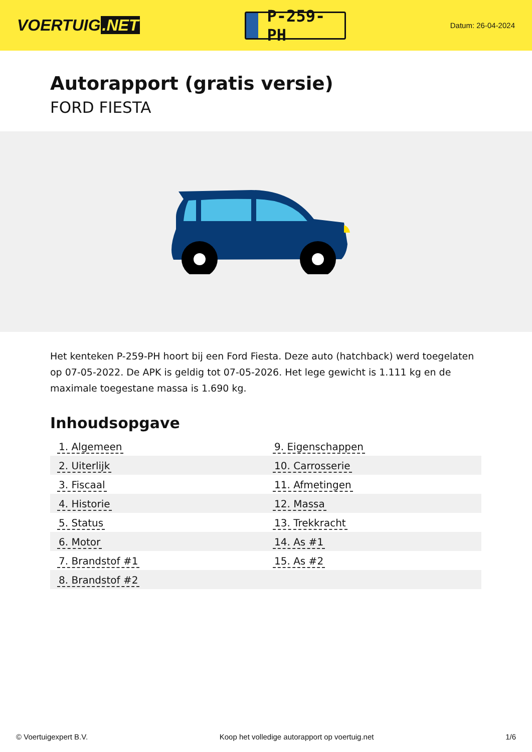VOERTUIG.NET
P-259-PH
Datum: 26-04-2024
Autorapport (gratis versie)
FORD FIESTA
Het kenteken P-259-PH hoort bij een Ford Fiesta. Deze auto (hatchback) werd toegelaten op 07-05-2022. De APK is geldig tot 07-05-2026. Het lege gewicht is 1.111 kg en de maximale toegestane massa is 1.690 kg.
Inhoudsopgave
| 1. Algemeen | 9. Eigenschappen |
| 2. Uiterlijk | 10. Carrosserie |
| 3. Fiscaal | 11. Afmetingen |
| 4. Historie | 12. Massa |
| 5. Status | 13. Trekkracht |
| 6. Motor | 14. As #1 |
| 7. Brandstof #1 | 15. As #2 |
| 8. Brandstof #2 | |
© Voertuigexpert B.V. Koop het volledige autorapport op voertuig.net 1/6